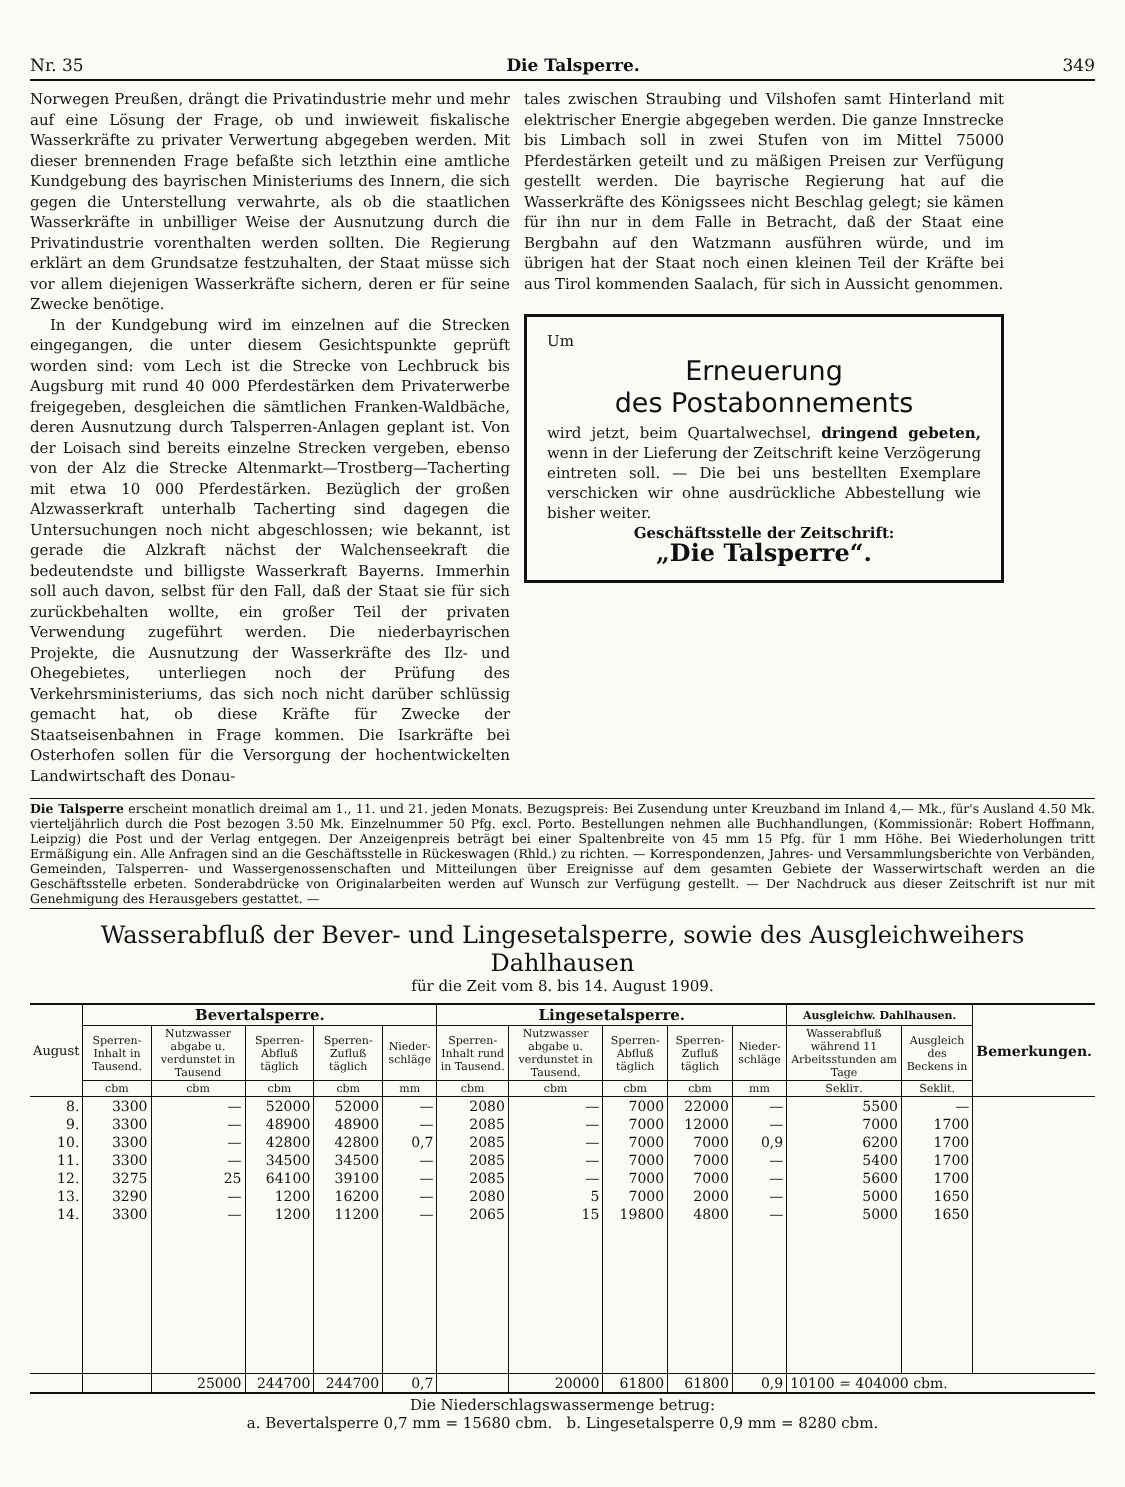Nr. 35 Die Talsperre. 349
Norwegen Preußen, drängt die Privatindustrie mehr und mehr auf eine Lösung der Frage, ob und inwieweit fiskalische Wasserkräfte zu privater Verwertung abgegeben werden. Mit dieser brennenden Frage befaßte sich letzthin eine amtliche Kundgebung des bayrischen Ministeriums des Innern, die sich gegen die Unterstellung verwahrte, als ob die staatlichen Wasserkräfte in unbilliger Weise der Ausnutzung durch die Privatindustrie vorenthalten werden sollten. Die Regierung erklärt an dem Grundsatze festzuhalten, der Staat müsse sich vor allem diejenigen Wasserkräfte sichern, deren er für seine Zwecke benötige.
In der Kundgebung wird im einzelnen auf die Strecken eingegangen, die unter diesem Gesichtspunkte geprüft worden sind: vom Lech ist die Strecke von Lechbruck bis Augsburg mit rund 40 000 Pferdestärken dem Privaterwerbe freigegeben, desgleichen die sämtlichen Franken-Waldbäche, deren Ausnutzung durch Talsperren-Anlagen geplant ist. Von der Loisach sind bereits einzelne Strecken vergeben, ebenso von der Alz die Strecke Altenmarkt—Trostberg—Tacherting mit etwa 10 000 Pferdestärken. Bezüglich der großen Alzwasserkraft unterhalb Tacherting sind dagegen die Untersuchungen noch nicht abgeschlossen; wie bekannt, ist gerade die Alzkraft nächst der Walchenseekraft die bedeutendste und billigste Wasserkraft Bayerns. Immerhin soll auch davon, selbst für den Fall, daß der Staat sie für sich zurückbehalten wollte, ein großer Teil der privaten Verwendung zugeführt werden. Die niederbayrischen Projekte, die Ausnutzung der Wasserkräfte des Ilz- und Ohegebietes, unterliegen noch der Prüfung des Verkehrsministeriums, das sich noch nicht darüber schlüssig gemacht hat, ob diese Kräfte für Zwecke der Staatseisenbahnen in Frage kommen. Die Isarkräfte bei Osterhofen sollen für die Versorgung der hochentwickelten Landwirtschaft des Donau-
tales zwischen Straubing und Vilshofen samt Hinterland mit elektrischer Energie abgegeben werden. Die ganze Innstrecke bis Limbach soll in zwei Stufen von im Mittel 75000 Pferdestärken geteilt und zu mäßigen Preisen zur Verfügung gestellt werden. Die bayrische Regierung hat auf die Wasserkräfte des Königssees nicht Beschlag gelegt; sie kämen für ihn nur in dem Falle in Betracht, daß der Staat eine Bergbahn auf den Watzmann ausführen würde, und im übrigen hat der Staat noch einen kleinen Teil der Kräfte bei aus Tirol kommenden Saalach, für sich in Aussicht genommen.
Um
Erneuerung
des Postabonnements
wird jetzt, beim Quartalwechsel, dringend gebeten, wenn in der Lieferung der Zeitschrift keine Verzögerung eintreten soll. — Die bei uns bestellten Exemplare verschicken wir ohne ausdrückliche Abbestellung wie bisher weiter.
Geschäftsstelle der Zeitschrift:
„Die Talsperre“.
Die Talsperre erscheint monatlich dreimal am 1., 11. und 21. jeden Monats. Bezugspreis: Bei Zusendung unter Kreuzband im Inland 4,— Mk., für's Ausland 4.50 Mk. vierteljährlich durch die Post bezogen 3.50 Mk. Einzelnummer 50 Pfg. excl. Porto. Bestellungen nehmen alle Buchhandlungen, (Kommissionär: Robert Hoffmann, Leipzig) die Post und der Verlag entgegen. Der Anzeigenpreis beträgt bei einer Spaltenbreite von 45 mm 15 Pfg. für 1 mm Höhe. Bei Wiederholungen tritt Ermäßigung ein. Alle Anfragen sind an die Geschäftsstelle in Rückeswagen (Rhld.) zu richten. — Korrespondenzen, Jahres- und Versammlungsberichte von Verbänden, Gemeinden, Talsperren- und Wassergenossenschaften und Mitteilungen über Ereignisse auf dem gesamten Gebiete der Wasserwirtschaft werden an die Geschäftsstelle erbeten. Sonderabdrücke von Originalarbeiten werden auf Wunsch zur Verfügung gestellt. — Der Nachdruck aus dieser Zeitschrift ist nur mit Genehmigung des Herausgebers gestattet. —
Wasserabfluß der Bever- und Lingesetalsperre, sowie des Ausgleichweihers Dahlhausen
für die Zeit vom 8. bis 14. August 1909.
| August | Bevertalsperre. | | | | | Lingesetalsperre. | | | | | Ausgleichw. Dahlhausen. | | Bemerkungen. |
| --- | --- | --- | --- | --- | --- | --- | --- | --- | --- | --- | --- | --- | --- |
| | Sperren-Inhalt in Tausend. | Nutzwasser abgabe u. verdunstet in Tausend | Sperren-Abfluß täglich | Sperren-Zufluß täglich | Nieder-schläge | Sperren-Inhalt rund in Tausend. | Nutzwasser abgabe u. verdunstet in Tausend. | Sperren-Abfluß täglich | Sperren-Zufluß täglich | Nieder-schläge | Wasserabfluß während 11 Arbeitsstunden am Tage | Ausgleich des Beckens in | |
| | cbm | cbm | cbm | cbm | mm | cbm | cbm | cbm | cbm | mm | Sekliт. | Seklit. | |
| 8. | 3300 | — | 52000 | 52000 | — | 2080 | — | 7000 | 22000 | — | 5500 | — | |
| 9. | 3300 | — | 48900 | 48900 | — | 2085 | — | 7000 | 12000 | — | 7000 | 1700 | |
| 10. | 3300 | — | 42800 | 42800 | 0,7 | 2085 | — | 7000 | 7000 | 0,9 | 6200 | 1700 | |
| 11. | 3300 | — | 34500 | 34500 | — | 2085 | — | 7000 | 7000 | — | 5400 | 1700 | |
| 12. | 3275 | 25 | 64100 | 39100 | — | 2085 | — | 7000 | 7000 | — | 5600 | 1700 | |
| 13. | 3290 | — | 1200 | 16200 | — | 2080 | 5 | 7000 | 2000 | — | 5000 | 1650 | |
| 14. | 3300 | — | 1200 | 11200 | — | 2065 | 15 | 19800 | 4800 | — | 5000 | 1650 | |
| | | 25000 | 244700 | 244700 | 0,7 | | 20000 | 61800 | 61800 | 0,9 | 10100 = 404000 cbm. | | |
Die Niederschlagswassermenge betrug:
a. Bevertalsperre 0,7 mm = 15680 cbm. b. Lingesetalsperre 0,9 mm = 8280 cbm.